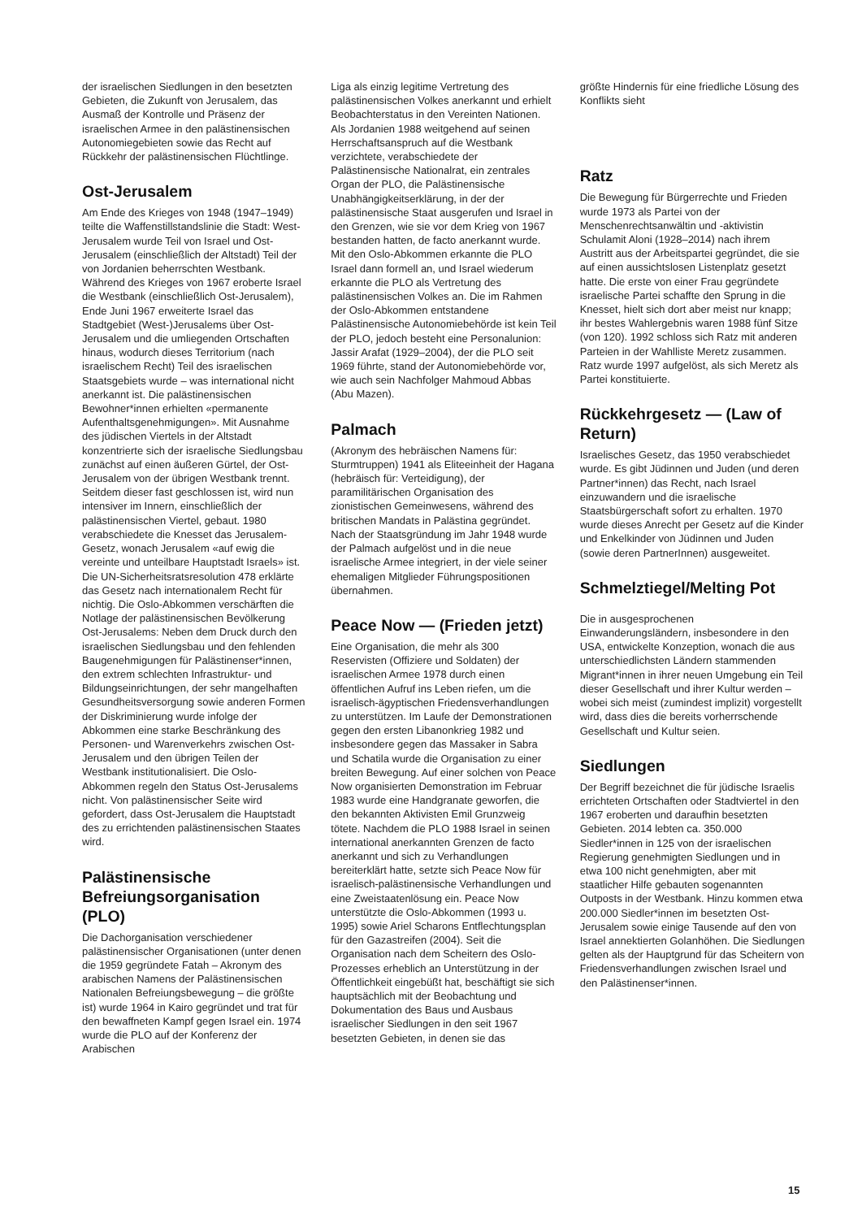der israelischen Siedlungen in den besetzten Gebieten, die Zukunft von Jerusalem, das Ausmaß der Kontrolle und Präsenz der israelischen Armee in den palästinensischen Autonomiegebieten sowie das Recht auf Rückkehr der palästinensischen Flüchtlinge.
Ost-Jerusalem
Am Ende des Krieges von 1948 (1947–1949) teilte die Waffenstillstandslinie die Stadt: West-Jerusalem wurde Teil von Israel und Ost-Jerusalem (einschließlich der Altstadt) Teil der von Jordanien beherrschten Westbank. Während des Krieges von 1967 eroberte Israel die Westbank (einschließlich Ost-Jerusalem), Ende Juni 1967 erweiterte Israel das Stadtgebiet (West-)Jerusalems über Ost-Jerusalem und die umliegenden Ortschaften hinaus, wodurch dieses Territorium (nach israelischem Recht) Teil des israelischen Staatsgebiets wurde – was international nicht anerkannt ist. Die palästinensischen Bewohner*innen erhielten «permanente Aufenthaltsgenehmigungen». Mit Ausnahme des jüdischen Viertels in der Altstadt konzentrierte sich der israelische Siedlungsbau zunächst auf einen äußeren Gürtel, der Ost-Jerusalem von der übrigen Westbank trennt. Seitdem dieser fast geschlossen ist, wird nun intensiver im Innern, einschließlich der palästinensischen Viertel, gebaut. 1980 verabschiedete die Knesset das Jerusalem-Gesetz, wonach Jerusalem «auf ewig die vereinte und unteilbare Hauptstadt Israels» ist. Die UN-Sicherheitsratsresolution 478 erklärte das Gesetz nach internationalem Recht für nichtig. Die Oslo-Abkommen verschärften die Notlage der palästinensischen Bevölkerung Ost-Jerusalems: Neben dem Druck durch den israelischen Siedlungsbau und den fehlenden Baugenehmigungen für Palästinenser*innen, den extrem schlechten Infrastruktur- und Bildungseinrichtungen, der sehr mangelhaften Gesundheitsversorgung sowie anderen Formen der Diskriminierung wurde infolge der Abkommen eine starke Beschränkung des Personen- und Warenverkehrs zwischen Ost-Jerusalem und den übrigen Teilen der Westbank institutionalisiert. Die Oslo-Abkommen regeln den Status Ost-Jerusalems nicht. Von palästinensischer Seite wird gefordert, dass Ost-Jerusalem die Hauptstadt des zu errichtenden palästinensischen Staates wird.
Palästinensische Befreiungsorganisation (PLO)
Die Dachorganisation verschiedener palästinensischer Organisationen (unter denen die 1959 gegründete Fatah – Akronym des arabischen Namens der Palästinensischen Nationalen Befreiungsbewegung – die größte ist) wurde 1964 in Kairo gegründet und trat für den bewaffneten Kampf gegen Israel ein. 1974 wurde die PLO auf der Konferenz der Arabischen
Liga als einzig legitime Vertretung des palästinensischen Volkes anerkannt und erhielt Beobachterstatus in den Vereinten Nationen. Als Jordanien 1988 weitgehend auf seinen Herrschaftsanspruch auf die Westbank verzichtete, verabschiedete der Palästinensische Nationalrat, ein zentrales Organ der PLO, die Palästinensische Unabhängigkeitserklärung, in der der palästinensische Staat ausgerufen und Israel in den Grenzen, wie sie vor dem Krieg von 1967 bestanden hatten, de facto anerkannt wurde. Mit den Oslo-Abkommen erkannte die PLO Israel dann formell an, und Israel wiederum erkannte die PLO als Vertretung des palästinensischen Volkes an. Die im Rahmen der Oslo-Abkommen entstandene Palästinensische Autonomiebehörde ist kein Teil der PLO, jedoch besteht eine Personalunion: Jassir Arafat (1929–2004), der die PLO seit 1969 führte, stand der Autonomiebehörde vor, wie auch sein Nachfolger Mahmoud Abbas (Abu Mazen).
Palmach
(Akronym des hebräischen Namens für: Sturmtruppen) 1941 als Eliteeinheit der Hagana (hebräisch für: Verteidigung), der paramilitärischen Organisation des zionistischen Gemeinwesens, während des britischen Mandats in Palästina gegründet. Nach der Staatsgründung im Jahr 1948 wurde der Palmach aufgelöst und in die neue israelische Armee integriert, in der viele seiner ehemaligen Mitglieder Führungspositionen übernahmen.
Peace Now — (Frieden jetzt)
Eine Organisation, die mehr als 300 Reservisten (Offiziere und Soldaten) der israelischen Armee 1978 durch einen öffentlichen Aufruf ins Leben riefen, um die israelisch-ägyptischen Friedensverhandlungen zu unterstützen. Im Laufe der Demonstrationen gegen den ersten Libanonkrieg 1982 und insbesondere gegen das Massaker in Sabra und Schatila wurde die Organisation zu einer breiten Bewegung. Auf einer solchen von Peace Now organisierten Demonstration im Februar 1983 wurde eine Handgranate geworfen, die den bekannten Aktivisten Emil Grunzweig tötete. Nachdem die PLO 1988 Israel in seinen international anerkannten Grenzen de facto anerkannt und sich zu Verhandlungen bereiterklärt hatte, setzte sich Peace Now für israelisch-palästinensische Verhandlungen und eine Zweistaatenlösung ein. Peace Now unterstützte die Oslo-Abkommen (1993 u. 1995) sowie Ariel Scharons Entflechtungsplan für den Gazastreifen (2004). Seit die Organisation nach dem Scheitern des Oslo-Prozesses erheblich an Unterstützung in der Öffentlichkeit eingebüßt hat, beschäftigt sie sich hauptsächlich mit der Beobachtung und Dokumentation des Baus und Ausbaus israelischer Siedlungen in den seit 1967 besetzten Gebieten, in denen sie das
größte Hindernis für eine friedliche Lösung des Konflikts sieht
Ratz
Die Bewegung für Bürgerrechte und Frieden wurde 1973 als Partei von der Menschenrechtsanwältin und -aktivistin Schulamit Aloni (1928–2014) nach ihrem Austritt aus der Arbeitspartei gegründet, die sie auf einen aussichtslosen Listenplatz gesetzt hatte. Die erste von einer Frau gegründete israelische Partei schaffte den Sprung in die Knesset, hielt sich dort aber meist nur knapp; ihr bestes Wahlergebnis waren 1988 fünf Sitze (von 120). 1992 schloss sich Ratz mit anderen Parteien in der Wahlliste Meretz zusammen. Ratz wurde 1997 aufgelöst, als sich Meretz als Partei konstituierte.
Rückkehrgesetz — (Law of Return)
Israelisches Gesetz, das 1950 verabschiedet wurde. Es gibt Jüdinnen und Juden (und deren Partner*innen) das Recht, nach Israel einzuwandern und die israelische Staatsbürgerschaft sofort zu erhalten. 1970 wurde dieses Anrecht per Gesetz auf die Kinder und Enkelkinder von Jüdinnen und Juden (sowie deren PartnerInnen) ausgeweitet.
Schmelztiegel/Melting Pot
Die in ausgesprochenen Einwanderungsländern, insbesondere in den USA, entwickelte Konzeption, wonach die aus unterschiedlichsten Ländern stammenden Migrant*innen in ihrer neuen Umgebung ein Teil dieser Gesellschaft und ihrer Kultur werden – wobei sich meist (zumindest implizit) vorgestellt wird, dass dies die bereits vorherrschende Gesellschaft und Kultur seien.
Siedlungen
Der Begriff bezeichnet die für jüdische Israelis errichteten Ortschaften oder Stadtviertel in den 1967 eroberten und daraufhin besetzten Gebieten. 2014 lebten ca. 350.000 Siedler*innen in 125 von der israelischen Regierung genehmigten Siedlungen und in etwa 100 nicht genehmigten, aber mit staatlicher Hilfe gebauten sogenannten Outposts in der Westbank. Hinzu kommen etwa 200.000 Siedler*innen im besetzten Ost-Jerusalem sowie einige Tausende auf den von Israel annektierten Golanhöhen. Die Siedlungen gelten als der Hauptgrund für das Scheitern von Friedensverhandlungen zwischen Israel und den Palästinenser*innen.
15